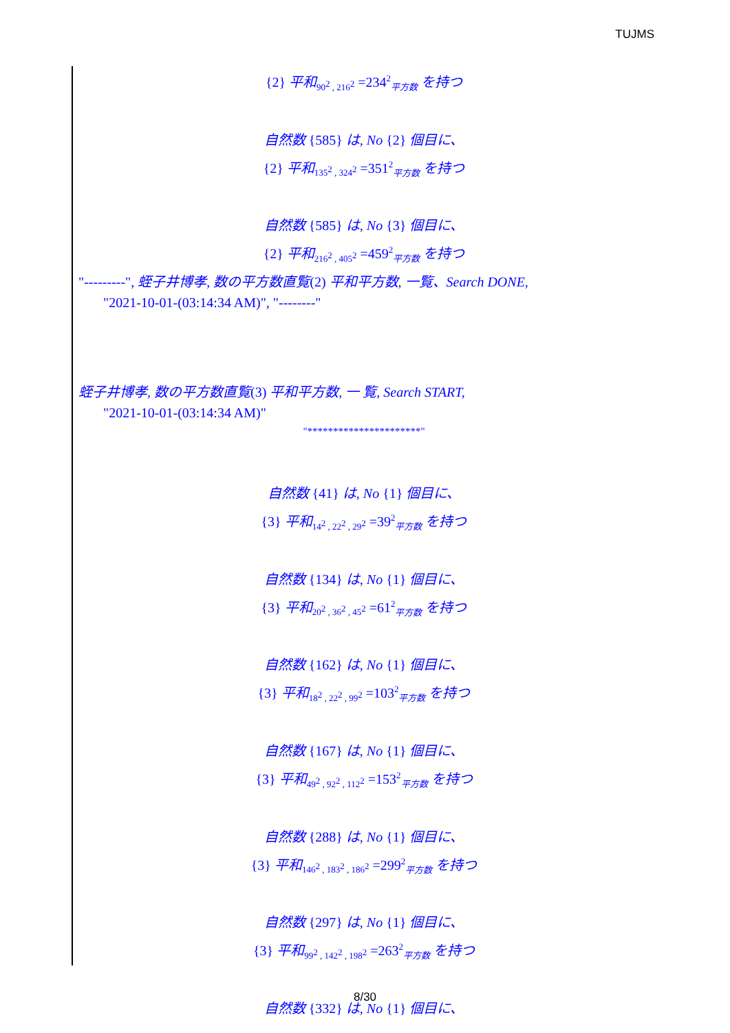TUJMS
{2} 平和<sub>90<sup>2</sup> , 216<sup>2</sup></sub> =234<sup>2</sup><sub>平方数</sub> を持つ
自然数 {585} は, No {2} 個目に、
{2} 平和<sub>135<sup>2</sup> , 324<sup>2</sup></sub> =351<sup>2</sup><sub>平方数</sub> を持つ
自然数 {585} は, No {3} 個目に、
{2} 平和<sub>216<sup>2</sup> , 405<sup>2</sup></sub> =459<sup>2</sup><sub>平方数</sub> を持つ
"---------", 蛭子井博孝, 数の平方数直覧(2) 平和平方数, 一覧、Search DONE,
"2021-10-01-(03:14:34 AM)", "--------"
蛭子井博孝, 数の平方数直覧(3) 平和平方数, 一 覧, Search START,
"2021-10-01-(03:14:34 AM)"
"**********************"
自然数 {41} は, No {1} 個目に、
{3} 平和<sub>14<sup>2</sup> , 22<sup>2</sup> , 29<sup>2</sup></sub> =39<sup>2</sup><sub>平方数</sub> を持つ
自然数 {134} は, No {1} 個目に、
{3} 平和<sub>20<sup>2</sup> , 36<sup>2</sup> , 45<sup>2</sup></sub> =61<sup>2</sup><sub>平方数</sub> を持つ
自然数 {162} は, No {1} 個目に、
{3} 平和<sub>18<sup>2</sup> , 22<sup>2</sup> , 99<sup>2</sup></sub> =103<sup>2</sup><sub>平方数</sub> を持つ
自然数 {167} は, No {1} 個目に、
{3} 平和<sub>49<sup>2</sup> , 92<sup>2</sup> , 112<sup>2</sup></sub> =153<sup>2</sup><sub>平方数</sub> を持つ
自然数 {288} は, No {1} 個目に、
{3} 平和<sub>146<sup>2</sup> , 183<sup>2</sup> , 186<sup>2</sup></sub> =299<sup>2</sup><sub>平方数</sub> を持つ
自然数 {297} は, No {1} 個目に、
{3} 平和<sub>99<sup>2</sup> , 142<sup>2</sup> , 198<sup>2</sup></sub> =263<sup>2</sup><sub>平方数</sub> を持つ
自然数 {332} は, No {1} 個目に、
8/30